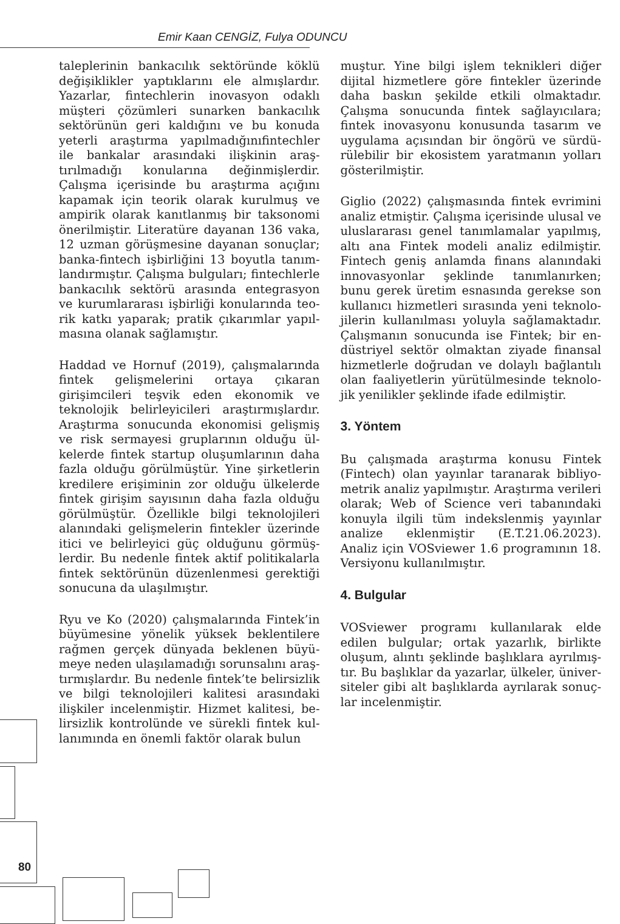Emir Kaan CENGİZ, Fulya ODUNCU
taleplerinin bankacılık sektöründe köklü değişiklikler yaptıklarını ele almışlardır. Yazarlar, fintechlerin inovasyon odaklı müşteri çözümleri sunarken bankacılık sektörünün geri kaldığını ve bu konuda yeterli araştırma yapılmadığınıfintech­ler ile bankalar arasındaki ilişkinin araş­tırılmadığı konularına değinmişlerdir. Çalışma içerisinde bu araştırma açığını kapamak için teorik olarak kurulmuş ve ampirik olarak kanıtlanmış bir taksonomi önerilmiştir. Literatüre dayanan 136 vaka, 12 uzman görüşmesine dayanan sonuçlar; banka-fintech işbirliğini 13 boyutla tanım­landırmıştır. Çalışma bulguları; fintechler­le bankacılık sektörü arasında entegrasyon ve kurumlararası işbirliği konularında teo­rik katkı yaparak; pratik çıkarımlar yapıl­masına olanak sağlamıştır.
Haddad ve Hornuf (2019), çalışmala­rında fintek gelişmelerini ortaya çıkaran girişimcileri teşvik eden ekonomik ve teknolojik belirleyicileri araştırmışlardır. Araştırma sonucunda ekonomisi gelişmiş ve risk sermayesi gruplarının olduğu ül­kelerde fintek startup oluşumlarının daha fazla olduğu görülmüştür. Yine şirketlerin kredilere erişiminin zor olduğu ülkelerde fintek girişim sayısının daha fazla olduğu görülmüştür. Özellikle bilgi teknolojileri alanındaki gelişmelerin fintekler üzerinde itici ve belirleyici güç olduğunu görmüş­lerdir. Bu nedenle fintek aktif politikalarla fintek sektörünün düzenlenmesi gerektiği sonucuna da ulaşılmıştır.
Ryu ve Ko (2020) çalışmalarında Fintek’in büyümesine yönelik yüksek beklentilere rağmen gerçek dünyada beklenen büyü­meye neden ulaşılamadığı sorunsalını araş­tırmışlardır. Bu nedenle fintek’te belirsizlik ve bilgi teknolojileri kalitesi arasındaki ilişkiler incelenmiştir. Hizmet kalitesi, be­lirsizlik kontrolünde ve sürekli fintek kul­lanımında en önemli faktör olarak bulun­
muştur. Yine bilgi işlem teknikleri diğer dijital hizmetlere göre fintekler üzerinde daha baskın şekilde etkili olmaktadır. Çalışma sonucunda fintek sağlayıcılara; fintek inovasyonu konusunda tasarım ve uygulama açısından bir öngörü ve sürdü­rülebilir bir ekosistem yaratmanın yolları gösterilmiştir.
Giglio (2022) çalışmasında fintek evrimini analiz etmiştir. Çalışma içerisinde ulusal ve uluslararası genel tanımlamalar yapılmış, altı ana Fintek modeli analiz edilmiştir. Fintech geniş anlamda finans alanında­ki innovasyonlar şeklinde tanımlanırken; bunu gerek üretim esnasında gerekse son kullanıcı hizmetleri sırasında yeni teknolo­jilerin kullanılması yoluyla sağlamaktadır. Çalışmanın sonucunda ise Fintek; bir en­düstriyel sektör olmaktan ziyade finansal hizmetlerle doğrudan ve dolaylı bağlantılı olan faaliyetlerin yürütülmesinde teknolo­jik yenilikler şeklinde ifade edilmiştir.
3. Yöntem
Bu çalışmada araştırma konusu Fintek (Fintech) olan yayınlar taranarak bibliyo­metrik analiz yapılmıştır. Araştırma verile­ri olarak; Web of Science veri tabanındaki konuyla ilgili tüm indekslenmiş yayınlar analize eklenmiştir (E.T.21.06.2023). Analiz için VOSviewer 1.6 programının 18. Versiyonu kullanılmıştır.
4. Bulgular
VOSviewer programı kullanılarak elde edilen bulgular; ortak yazarlık, birlikte oluşum, alıntı şeklinde başlıklara ayrılmış­tır. Bu başlıklar da yazarlar, ülkeler, üniver­siteler gibi alt başlıklarda ayrılarak sonuç­lar incelenmiştir.
80